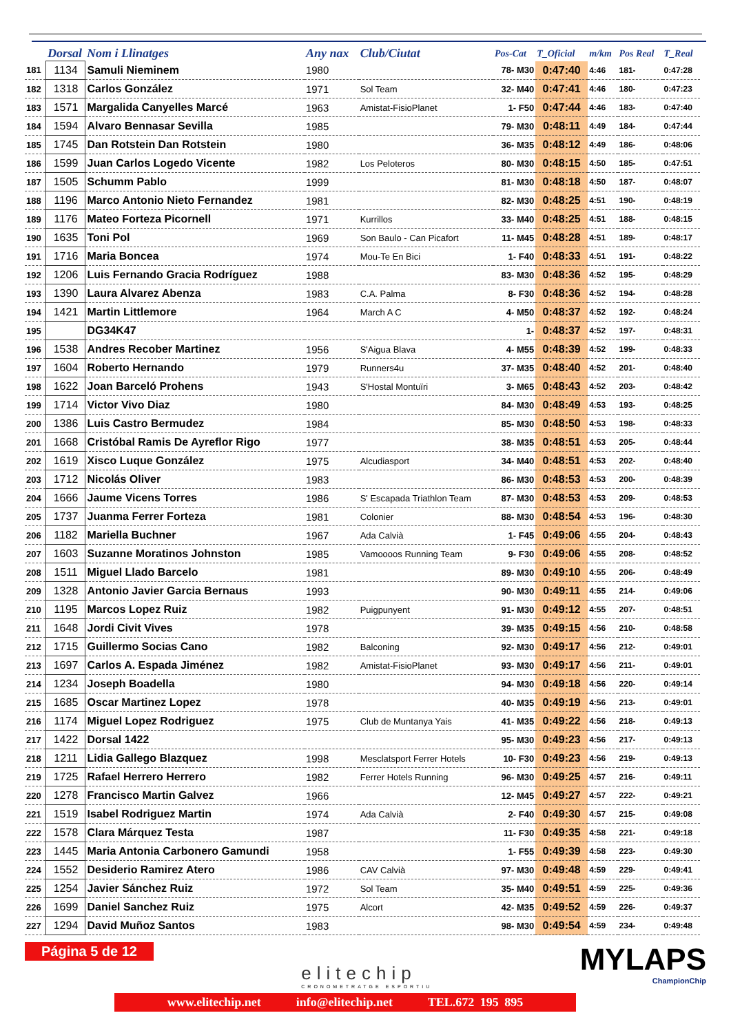| | Dorsal | Nom i Llinatges | Any nax | Club/Ciutat | Pos-Cat | T_Oficial | m/km | Pos Real | T_Real |
| --- | --- | --- | --- | --- | --- | --- | --- | --- | --- |
| 181 | 1134 | Samuli Nieminem | 1980 | | 78- M30 | 0:47:40 | 4:46 | 181- | 0:47:28 |
| 182 | 1318 | Carlos González | 1971 | Sol Team | 32- M40 | 0:47:41 | 4:46 | 180- | 0:47:23 |
| 183 | 1571 | Margalida Canyelles Marcé | 1963 | Amistat-FisioPlanet | 1- F50 | 0:47:44 | 4:46 | 183- | 0:47:40 |
| 184 | 1594 | Alvaro Bennasar Sevilla | 1985 | | 79- M30 | 0:48:11 | 4:49 | 184- | 0:47:44 |
| 185 | 1745 | Dan Rotstein Dan Rotstein | 1980 | | 36- M35 | 0:48:12 | 4:49 | 186- | 0:48:06 |
| 186 | 1599 | Juan Carlos Logedo Vicente | 1982 | Los Peloteros | 80- M30 | 0:48:15 | 4:50 | 185- | 0:47:51 |
| 187 | 1505 | Schumm Pablo | 1999 | | 81- M30 | 0:48:18 | 4:50 | 187- | 0:48:07 |
| 188 | 1196 | Marco Antonio Nieto Fernandez | 1981 | | 82- M30 | 0:48:25 | 4:51 | 190- | 0:48:19 |
| 189 | 1176 | Mateo Forteza Picornell | 1971 | Kurrillos | 33- M40 | 0:48:25 | 4:51 | 188- | 0:48:15 |
| 190 | 1635 | Toni Pol | 1969 | Son Baulo - Can Picafort | 11- M45 | 0:48:28 | 4:51 | 189- | 0:48:17 |
| 191 | 1716 | Maria Boncea | 1974 | Mou-Te En Bici | 1- F40 | 0:48:33 | 4:51 | 191- | 0:48:22 |
| 192 | 1206 | Luis Fernando Gracia Rodríguez | 1988 | | 83- M30 | 0:48:36 | 4:52 | 195- | 0:48:29 |
| 193 | 1390 | Laura Alvarez Abenza | 1983 | C.A. Palma | 8- F30 | 0:48:36 | 4:52 | 194- | 0:48:28 |
| 194 | 1421 | Martin Littlemore | 1964 | March A C | 4- M50 | 0:48:37 | 4:52 | 192- | 0:48:24 |
| 195 | | DG34K47 | | | 1- | 0:48:37 | 4:52 | 197- | 0:48:31 |
| 196 | 1538 | Andres Recober Martinez | 1956 | S'Aigua Blava | 4- M55 | 0:48:39 | 4:52 | 199- | 0:48:33 |
| 197 | 1604 | Roberto Hernando | 1979 | Runners4u | 37- M35 | 0:48:40 | 4:52 | 201- | 0:48:40 |
| 198 | 1622 | Joan Barceló Prohens | 1943 | S'Hostal Montuïri | 3- M65 | 0:48:43 | 4:52 | 203- | 0:48:42 |
| 199 | 1714 | Victor Vivo Diaz | 1980 | | 84- M30 | 0:48:49 | 4:53 | 193- | 0:48:25 |
| 200 | 1386 | Luis Castro Bermudez | 1984 | | 85- M30 | 0:48:50 | 4:53 | 198- | 0:48:33 |
| 201 | 1668 | Cristóbal Ramis De Ayreflor Rigo | 1977 | | 38- M35 | 0:48:51 | 4:53 | 205- | 0:48:44 |
| 202 | 1619 | Xisco Luque González | 1975 | Alcudiasport | 34- M40 | 0:48:51 | 4:53 | 202- | 0:48:40 |
| 203 | 1712 | Nicolás Oliver | 1983 | | 86- M30 | 0:48:53 | 4:53 | 200- | 0:48:39 |
| 204 | 1666 | Jaume Vicens Torres | 1986 | S' Escapada Triathlon Team | 87- M30 | 0:48:53 | 4:53 | 209- | 0:48:53 |
| 205 | 1737 | Juanma Ferrer Forteza | 1981 | Colonier | 88- M30 | 0:48:54 | 4:53 | 196- | 0:48:30 |
| 206 | 1182 | Mariella Buchner | 1967 | Ada Calvià | 1- F45 | 0:49:06 | 4:55 | 204- | 0:48:43 |
| 207 | 1603 | Suzanne Moratinos Johnston | 1985 | Vamoooos Running Team | 9- F30 | 0:49:06 | 4:55 | 208- | 0:48:52 |
| 208 | 1511 | Miguel Llado Barcelo | 1981 | | 89- M30 | 0:49:10 | 4:55 | 206- | 0:48:49 |
| 209 | 1328 | Antonio Javier Garcia Bernaus | 1993 | | 90- M30 | 0:49:11 | 4:55 | 214- | 0:49:06 |
| 210 | 1195 | Marcos Lopez Ruiz | 1982 | Puigpunyent | 91- M30 | 0:49:12 | 4:55 | 207- | 0:48:51 |
| 211 | 1648 | Jordi Civit Vives | 1978 | | 39- M35 | 0:49:15 | 4:56 | 210- | 0:48:58 |
| 212 | 1715 | Guillermo Socias Cano | 1982 | Balconing | 92- M30 | 0:49:17 | 4:56 | 212- | 0:49:01 |
| 213 | 1697 | Carlos A. Espada Jiménez | 1982 | Amistat-FisioPlanet | 93- M30 | 0:49:17 | 4:56 | 211- | 0:49:01 |
| 214 | 1234 | Joseph Boadella | 1980 | | 94- M30 | 0:49:18 | 4:56 | 220- | 0:49:14 |
| 215 | 1685 | Oscar Martinez Lopez | 1978 | | 40- M35 | 0:49:19 | 4:56 | 213- | 0:49:01 |
| 216 | 1174 | Miguel Lopez Rodriguez | 1975 | Club de Muntanya Yais | 41- M35 | 0:49:22 | 4:56 | 218- | 0:49:13 |
| 217 | 1422 | Dorsal 1422 | | | 95- M30 | 0:49:23 | 4:56 | 217- | 0:49:13 |
| 218 | 1211 | Lidia Gallego Blazquez | 1998 | Mesclatsport Ferrer Hotels | 10- F30 | 0:49:23 | 4:56 | 219- | 0:49:13 |
| 219 | 1725 | Rafael Herrero Herrero | 1982 | Ferrer Hotels Running | 96- M30 | 0:49:25 | 4:57 | 216- | 0:49:11 |
| 220 | 1278 | Francisco Martin Galvez | 1966 | | 12- M45 | 0:49:27 | 4:57 | 222- | 0:49:21 |
| 221 | 1519 | Isabel Rodriguez Martin | 1974 | Ada Calvià | 2- F40 | 0:49:30 | 4:57 | 215- | 0:49:08 |
| 222 | 1578 | Clara Márquez Testa | 1987 | | 11- F30 | 0:49:35 | 4:58 | 221- | 0:49:18 |
| 223 | 1445 | Maria Antonia Carbonero Gamundi | 1958 | | 1- F55 | 0:49:39 | 4:58 | 223- | 0:49:30 |
| 224 | 1552 | Desiderio Ramirez Atero | 1986 | CAV Calvià | 97- M30 | 0:49:48 | 4:59 | 229- | 0:49:41 |
| 225 | 1254 | Javier Sánchez Ruiz | 1972 | Sol Team | 35- M40 | 0:49:51 | 4:59 | 225- | 0:49:36 |
| 226 | 1699 | Daniel Sanchez Ruiz | 1975 | Alcort | 42- M35 | 0:49:52 | 4:59 | 226- | 0:49:37 |
| 227 | 1294 | David Muñoz Santos | 1983 | | 98- M30 | 0:49:54 | 4:59 | 234- | 0:49:48 |
Página 5 de 12
elitechip
CRONOMETRATGE ESPORTIU
MYLAPS
ChampionChip
www.elitechip.net info@elitechip.net TEL.672 195 895